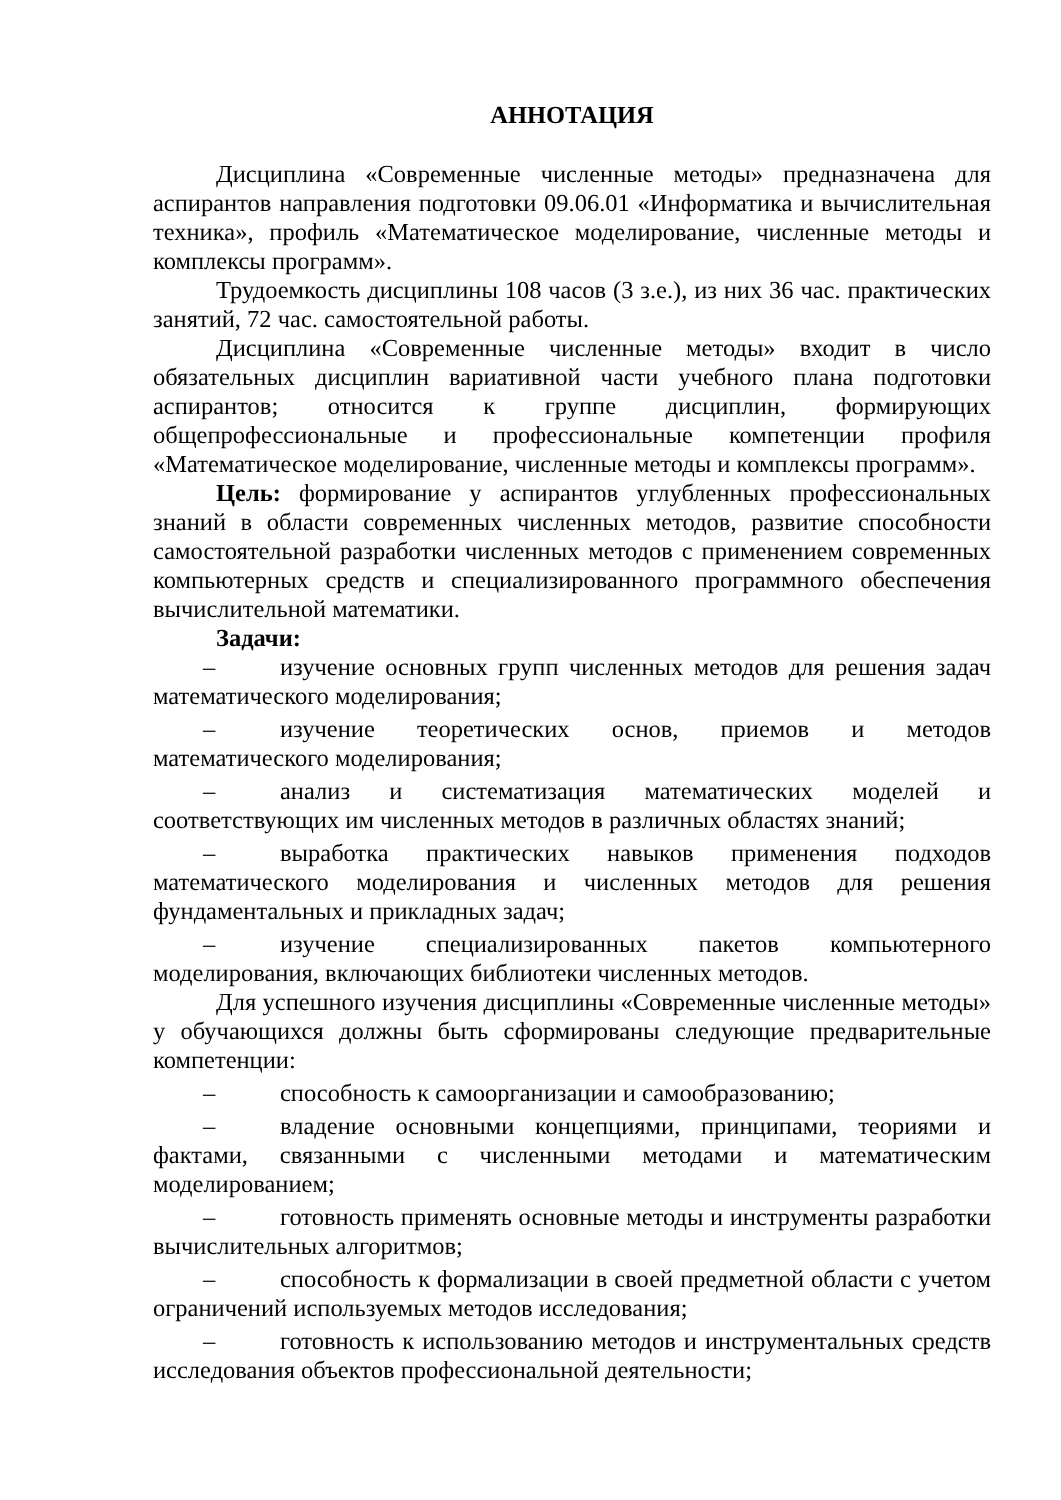АННОТАЦИЯ
Дисциплина «Современные численные методы» предназначена для аспирантов направления подготовки 09.06.01 «Информатика и вычислительная техника», профиль «Математическое моделирование, численные методы и комплексы программ».
Трудоемкость дисциплины 108 часов (3 з.е.), из них 36 час. практических занятий, 72 час. самостоятельной работы.
Дисциплина «Современные численные методы» входит в число обязательных дисциплин вариативной части учебного плана подготовки аспирантов; относится к группе дисциплин, формирующих общепрофессиональные и профессиональные компетенции профиля «Математическое моделирование, численные методы и комплексы программ».
Цель: формирование у аспирантов углубленных профессиональных знаний в области современных численных методов, развитие способности самостоятельной разработки численных методов с применением современных компьютерных средств и специализированного программного обеспечения вычислительной математики.
Задачи:
– изучение основных групп численных методов для решения задач математического моделирования;
– изучение теоретических основ, приемов и методов математического моделирования;
– анализ и систематизация математических моделей и соответствующих им численных методов в различных областях знаний;
– выработка практических навыков применения подходов математического моделирования и численных методов для решения фундаментальных и прикладных задач;
– изучение специализированных пакетов компьютерного моделирования, включающих библиотеки численных методов.
Для успешного изучения дисциплины «Современные численные методы» у обучающихся должны быть сформированы следующие предварительные компетенции:
– способность к самоорганизации и самообразованию;
– владение основными концепциями, принципами, теориями и фактами, связанными с численными методами и математическим моделированием;
– готовность применять основные методы и инструменты разработки вычислительных алгоритмов;
– способность к формализации в своей предметной области с учетом ограничений используемых методов исследования;
– готовность к использованию методов и инструментальных средств исследования объектов профессиональной деятельности;